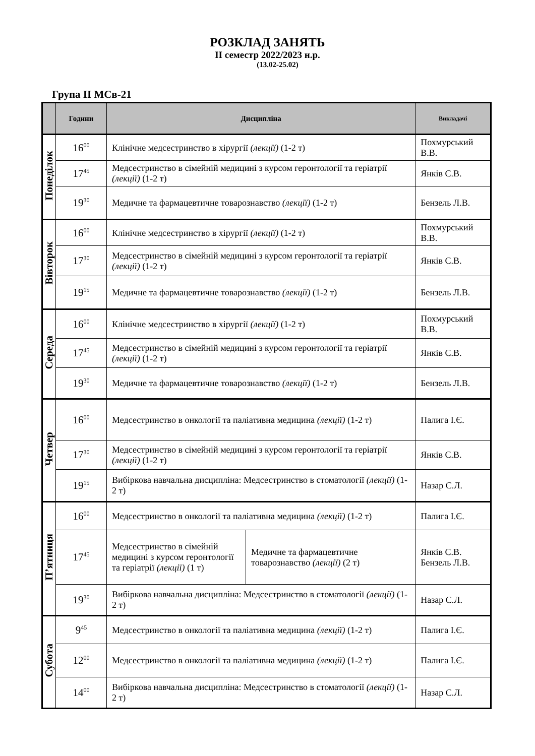РОЗКЛАД ЗАНЯТЬ
ІІ семестр 2022/2023 н.р.
(13.02-25.02)
Група ІІ МСв-21
| | Години | Дисципліна | | Викладачі |
| --- | --- | --- | --- | --- |
| Понеділок | 16<sup>00</sup> | Клінічне медсестринство в хірургії (лекції) (1-2 т) | | Похмурський В.В. |
| | 17<sup>45</sup> | Медсестринство в сімейній медицині з курсом геронтології та геріатрії (лекції) (1-2 т) | | Янків С.В. |
| | 19<sup>30</sup> | Медичне та фармацевтичне товарознавство (лекції) (1-2 т) | | Бензель Л.В. |
| Вівторок | 16<sup>00</sup> | Клінічне медсестринство в хірургії (лекції) (1-2 т) | | Похмурський В.В. |
| | 17<sup>30</sup> | Медсестринство в сімейній медицині з курсом геронтології та геріатрії (лекції) (1-2 т) | | Янків С.В. |
| | 19<sup>15</sup> | Медичне та фармацевтичне товарознавство (лекції) (1-2 т) | | Бензель Л.В. |
| Середа | 16<sup>00</sup> | Клінічне медсестринство в хірургії (лекції) (1-2 т) | | Похмурський В.В. |
| | 17<sup>45</sup> | Медсестринство в сімейній медицині з курсом геронтології та геріатрії (лекції) (1-2 т) | | Янків С.В. |
| | 19<sup>30</sup> | Медичне та фармацевтичне товарознавство (лекції) (1-2 т) | | Бензель Л.В. |
| Четвер | 16<sup>00</sup> | Медсестринство в онкології та паліативна медицина (лекції) (1-2 т) | | Палига І.Є. |
| | 17<sup>30</sup> | Медсестринство в сімейній медицині з курсом геронтології та геріатрії (лекції) (1-2 т) | | Янків С.В. |
| | 19<sup>15</sup> | Вибіркова навчальна дисципліна: Медсестринство в стоматології (лекції) (1-2 т) | | Назар С.Л. |
| П’ятниця | 16<sup>00</sup> | Медсестринство в онкології та паліативна медицина (лекції) (1-2 т) | | Палига І.Є. |
| | 17<sup>45</sup> | Медсестринство в сімейній медицині з курсом геронтології та геріатрії (лекції) (1 т) | Медичне та фармацевтичне товарознавство (лекції) (2 т) | Янків С.В. Бензель Л.В. |
| | 19<sup>30</sup> | Вибіркова навчальна дисципліна: Медсестринство в стоматології (лекції) (1-2 т) | | Назар С.Л. |
| Субота | 9<sup>45</sup> | Медсестринство в онкології та паліативна медицина (лекції) (1-2 т) | | Палига І.Є. |
| | 12<sup>00</sup> | Медсестринство в онкології та паліативна медицина (лекції) (1-2 т) | | Палига І.Є. |
| | 14<sup>00</sup> | Вибіркова навчальна дисципліна: Медсестринство в стоматології (лекції) (1-2 т) | | Назар С.Л. |